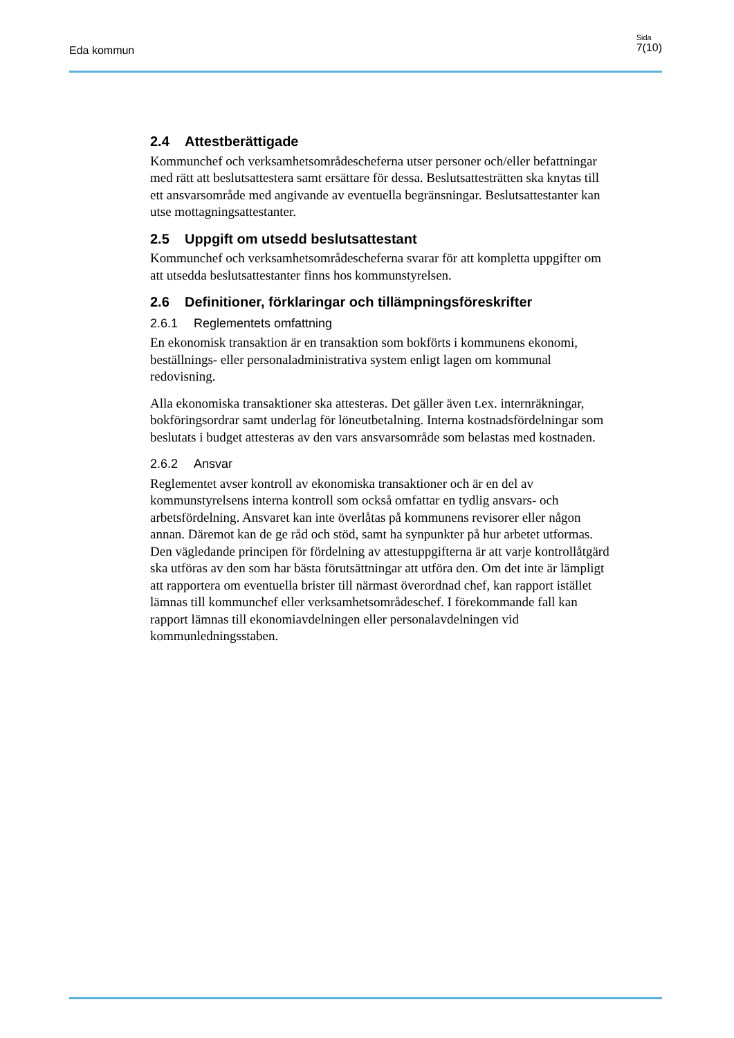Eda kommun
Sida
7(10)
2.4 Attestberättigade
Kommunchef och verksamhetsområdescheferna utser personer och/eller befattningar med rätt att beslutsattestera samt ersättare för dessa. Beslutsattesträtten ska knytas till ett ansvarsområde med angivande av eventuella begränsningar. Beslutsattestanter kan utse mottagningsattestanter.
2.5 Uppgift om utsedd beslutsattestant
Kommunchef och verksamhetsområdescheferna svarar för att kompletta uppgifter om att utsedda beslutsattestanter finns hos kommunstyrelsen.
2.6 Definitioner, förklaringar och tillämpningsföreskrifter
2.6.1 Reglementets omfattning
En ekonomisk transaktion är en transaktion som bokförts i kommunens ekonomi, beställnings- eller personaladministrativa system enligt lagen om kommunal redovisning.
Alla ekonomiska transaktioner ska attesteras. Det gäller även t.ex. internräkningar, bokföringsordrar samt underlag för löneutbetalning. Interna kostnadsfördelningar som beslutats i budget attesteras av den vars ansvarsområde som belastas med kostnaden.
2.6.2 Ansvar
Reglementet avser kontroll av ekonomiska transaktioner och är en del av kommunstyrelsens interna kontroll som också omfattar en tydlig ansvars- och arbetsfördelning. Ansvaret kan inte överlåtas på kommunens revisorer eller någon annan. Däremot kan de ge råd och stöd, samt ha synpunkter på hur arbetet utformas. Den vägledande principen för fördelning av attestuppgifterna är att varje kontrollåtgärd ska utföras av den som har bästa förutsättningar att utföra den. Om det inte är lämpligt att rapportera om eventuella brister till närmast överordnad chef, kan rapport istället lämnas till kommunchef eller verksamhetsområdeschef. I förekommande fall kan rapport lämnas till ekonomiavdelningen eller personalavdelningen vid kommunledningsstaben.